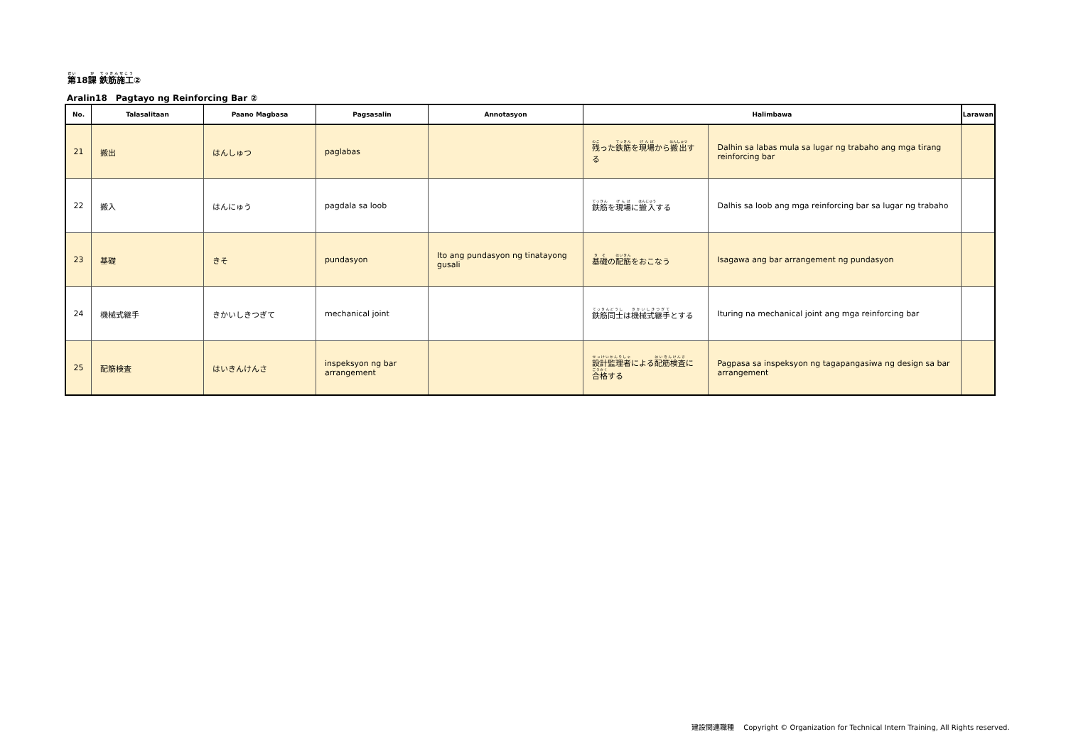第18課 鉄筋施工②
Aralin18　Pagtayo ng Reinforcing Bar ②
| No. | Talasalitaan | Paano Magbasa | Pagsasalin | Annotasyon | Halimbawa | | Larawan |
| --- | --- | --- | --- | --- | --- | --- | --- |
| 21 | 搬出 | はんしゅつ | paglabas | | 残 った 鉄筋 を 現場 から 搬出 する | Dalhin sa labas mula sa lugar ng trabaho ang mga tirang reinforcing bar | |
| 22 | 搬入 | はんにゅう | pagdala sa loob | | 鉄筋 を 現場 に 搬入 する | Dalhis sa loob ang mga reinforcing bar sa lugar ng trabaho | |
| 23 | 基礎 | きそ | pundasyon | Ito ang pundasyon ng tinatayong gusali | 基礎 の 配筋 をおこなう | Isagawa ang bar arrangement ng pundasyon | |
| 24 | 機械式継手 | きかいしきつぎて | mechanical joint | | 鉄筋同士 は 機械式継手 とする | Ituring na mechanical joint ang mga reinforcing bar | |
| 25 | 配筋検査 | はいきんけんさ | inspeksyon ng bar arrangement | | 設計監理者 による 配筋検査 に 合格 する | Pagpasa sa inspeksyon ng tagapangasiwa ng design sa bar arrangement | |
建設関連職種　 Copyright © Organization for Technical Intern Training, All Rights reserved.